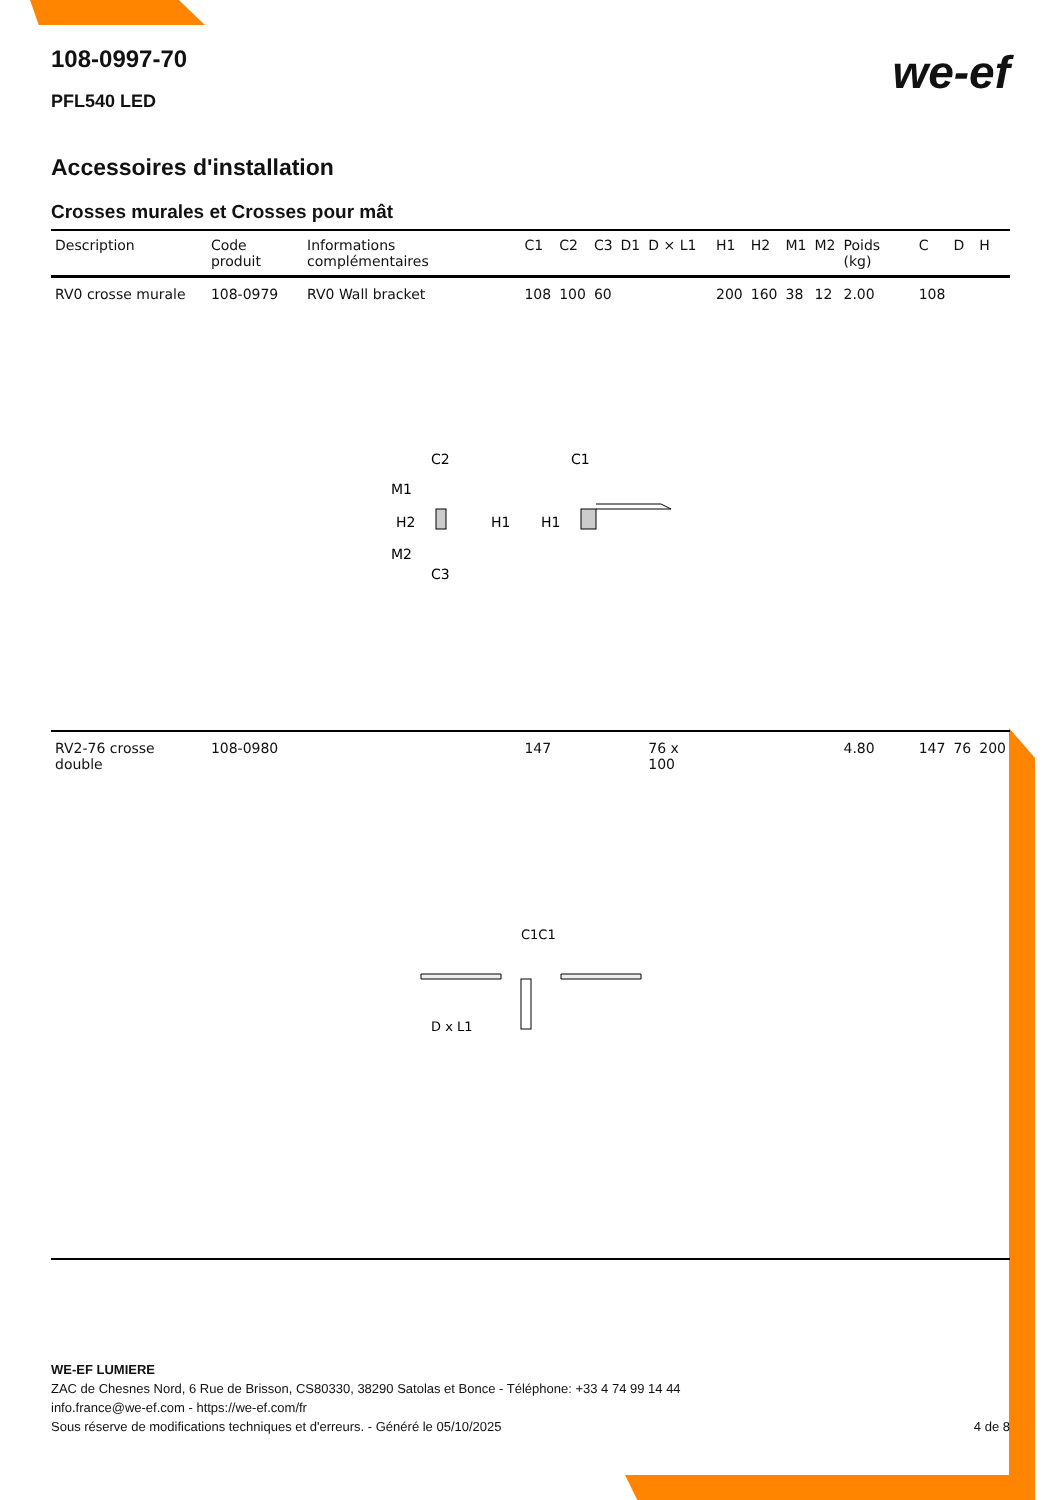we-ef
108-0997-70
PFL540 LED
Accessoires d'installation
Crosses murales et Crosses pour mât
| Description | Code produit | Informations complémentaires | C1 | C2 | C3 | D1 | D × L1 | H1 | H2 | M1 | M2 | Poids (kg) | C | D | H |
| --- | --- | --- | --- | --- | --- | --- | --- | --- | --- | --- | --- | --- | --- | --- | --- |
| RV0 crosse murale | 108-0979 | RV0 Wall bracket | 108 | 100 | 60 | | | 200 | 160 | 38 | 12 | 2.00 | 108 | | |
| C2 M1 H2 H1 M2 C3 H1 C1 | | | | | | | | | | | | | | | |
| RV2-76 crosse double | 108-0980 | | 147 | | | | 76 x 100 | | | | | 4.80 | 147 | 76 | 200 |
| C1C1 D x L1 | | | | | | | | | | | | | | | |
WE-EF LUMIERE
ZAC de Chesnes Nord, 6 Rue de Brisson, CS80330, 38290 Satolas et Bonce - Téléphone: +33 4 74 99 14 44
info.france@we-ef.com - https://we-ef.com/fr
Sous réserve de modifications techniques et d'erreurs. - Généré le 05/10/2025 4 de 8